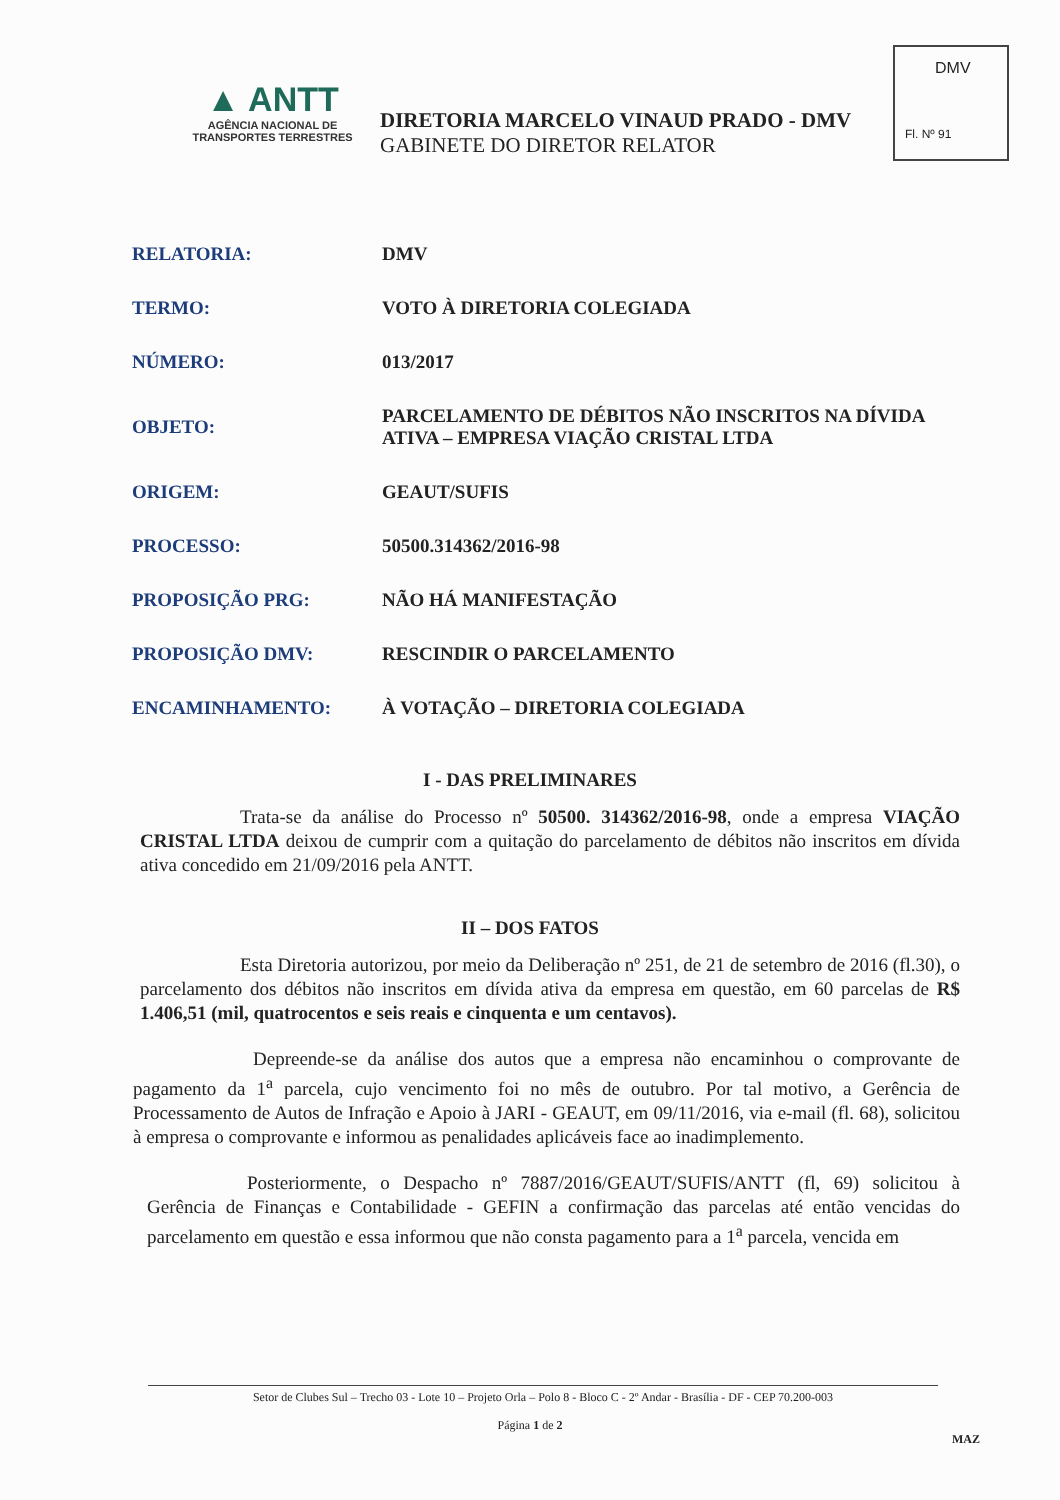DMV
Fl. Nº 91
▲ ANTT
AGÊNCIA NACIONAL DE
TRANSPORTES TERRESTRES
DIRETORIA MARCELO VINAUD PRADO - DMV
GABINETE DO DIRETOR RELATOR
| RELATORIA: | DMV |
| TERMO: | VOTO À DIRETORIA COLEGIADA |
| NÚMERO: | 013/2017 |
| OBJETO: | PARCELAMENTO DE DÉBITOS NÃO INSCRITOS NA DÍVIDA ATIVA – EMPRESA VIAÇÃO CRISTAL LTDA |
| ORIGEM: | GEAUT/SUFIS |
| PROCESSO: | 50500.314362/2016-98 |
| PROPOSIÇÃO PRG: | NÃO HÁ MANIFESTAÇÃO |
| PROPOSIÇÃO DMV: | RESCINDIR O PARCELAMENTO |
| ENCAMINHAMENTO: | À VOTAÇÃO – DIRETORIA COLEGIADA |
I - DAS PRELIMINARES
Trata-se da análise do Processo nº 50500. 314362/2016-98, onde a empresa VIAÇÃO CRISTAL LTDA deixou de cumprir com a quitação do parcelamento de débitos não inscritos em dívida ativa concedido em 21/09/2016 pela ANTT.
II – DOS FATOS
Esta Diretoria autorizou, por meio da Deliberação nº 251, de 21 de setembro de 2016 (fl.30), o parcelamento dos débitos não inscritos em dívida ativa da empresa em questão, em 60 parcelas de R$ 1.406,51 (mil, quatrocentos e seis reais e cinquenta e um centavos).
Depreende-se da análise dos autos que a empresa não encaminhou o comprovante de pagamento da 1<sup>a</sup> parcela, cujo vencimento foi no mês de outubro. Por tal motivo, a Gerência de Processamento de Autos de Infração e Apoio à JARI - GEAUT, em 09/11/2016, via e-mail (fl. 68), solicitou à empresa o comprovante e informou as penalidades aplicáveis face ao inadimplemento.
Posteriormente, o Despacho nº 7887/2016/GEAUT/SUFIS/ANTT (fl, 69) solicitou à Gerência de Finanças e Contabilidade - GEFIN a confirmação das parcelas até então vencidas do parcelamento em questão e essa informou que não consta pagamento para a 1<sup>a</sup> parcela, vencida em
Setor de Clubes Sul – Trecho 03 - Lote 10 – Projeto Orla – Polo 8 - Bloco C - 2º Andar - Brasília - DF - CEP 70.200-003
Página 1 de 2
MAZ